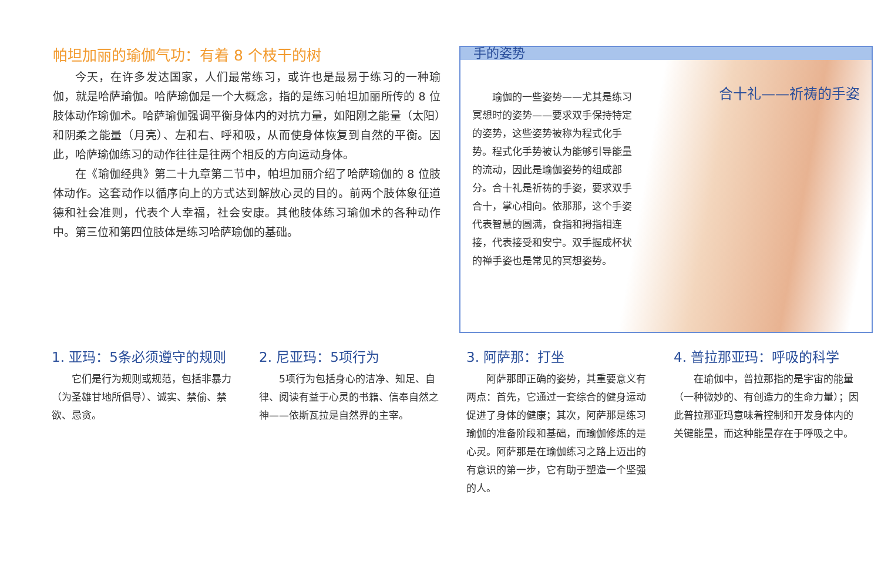帕坦加丽的瑜伽气功：有着 8 个枝干的树
今天，在许多发达国家，人们最常练习，或许也是最易于练习的一种瑜伽，就是哈萨瑜伽。哈萨瑜伽是一个大概念，指的是练习帕坦加丽所传的 8 位肢体动作瑜伽术。哈萨瑜伽强调平衡身体内的对抗力量，如阳刚之能量（太阳）和阴柔之能量（月亮）、左和右、呼和吸，从而使身体恢复到自然的平衡。因此，哈萨瑜伽练习的动作往往是往两个相反的方向运动身体。
在《瑜伽经典》第二十九章第二节中，帕坦加丽介绍了哈萨瑜伽的 8 位肢体动作。这套动作以循序向上的方式达到解放心灵的目的。前两个肢体象征道德和社会准则，代表个人幸福，社会安康。其他肢体练习瑜伽术的各种动作中。第三位和第四位肢体是练习哈萨瑜伽的基础。
手的姿势
合十礼——祈祷的手姿
瑜伽的一些姿势——尤其是练习冥想时的姿势——要求双手保持特定的姿势，这些姿势被称为程式化手势。程式化手势被认为能够引导能量的流动，因此是瑜伽姿势的组成部分。合十礼是祈祷的手姿，要求双手合十，掌心相向。依那那，这个手姿代表智慧的圆满，食指和拇指相连接，代表接受和安宁。双手握成杯状的禅手姿也是常见的冥想姿势。
1. 亚玛：5条必须遵守的规则
它们是行为规则或规范，包括非暴力（为圣雄甘地所倡导）、诚实、禁偷、禁欲、忌贪。
2. 尼亚玛：5项行为
5项行为包括身心的洁净、知足、自律、阅读有益于心灵的书籍、信奉自然之神——依斯瓦拉是自然界的主宰。
3. 阿萨那：打坐
阿萨那即正确的姿势，其重要意义有两点：首先，它通过一套综合的健身运动促进了身体的健康；其次，阿萨那是练习瑜伽的准备阶段和基础，而瑜伽修炼的是心灵。阿萨那是在瑜伽练习之路上迈出的有意识的第一步，它有助于塑造一个坚强的人。
4. 普拉那亚玛：呼吸的科学
在瑜伽中，普拉那指的是宇宙的能量（一种微妙的、有创造力的生命力量）；因此普拉那亚玛意味着控制和开发身体内的关键能量，而这种能量存在于呼吸之中。